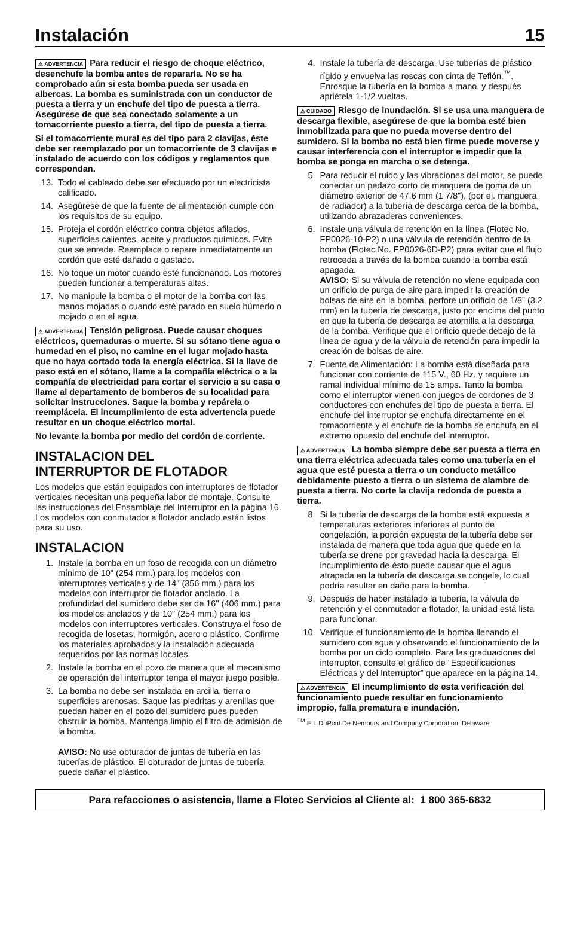Instalación 15
⚠ ADVERTENCIA Para reducir el riesgo de choque eléctrico, desenchufe la bomba antes de repararla. No se ha comprobado aún si esta bomba pueda ser usada en albercas. La bomba es suministrada con un conductor de puesta a tierra y un enchufe del tipo de puesta a tierra. Asegúrese de que sea conectado solamente a un tomacorriente puesto a tierra, del tipo de puesta a tierra.
Si el tomacorriente mural es del tipo para 2 clavijas, éste debe ser reemplazado por un tomacorriente de 3 clavijas e instalado de acuerdo con los códigos y reglamentos que correspondan.
13. Todo el cableado debe ser efectuado por un electricista calificado.
14. Asegúrese de que la fuente de alimentación cumple con los requisitos de su equipo.
15. Proteja el cordón eléctrico contra objetos afilados, superficies calientes, aceite y productos químicos. Evite que se enrede. Reemplace o repare inmediatamente un cordón que esté dañado o gastado.
16. No toque un motor cuando esté funcionando. Los motores pueden funcionar a temperaturas altas.
17. No manipule la bomba o el motor de la bomba con las manos mojadas o cuando esté parado en suelo húmedo o mojado o en el agua.
⚠ ADVERTENCIA Tensión peligrosa. Puede causar choques eléctricos, quemaduras o muerte. Si su sótano tiene agua o humedad en el piso, no camine en el lugar mojado hasta que no haya cortado toda la energía eléctrica. Si la llave de paso está en el sótano, llame a la compañía eléctrica o a la compañía de electricidad para cortar el servicio a su casa o llame al departamento de bomberos de su localidad para solicitar instrucciones. Saque la bomba y repárela o reemplácela. El incumplimiento de esta advertencia puede resultar en un choque eléctrico mortal.
No levante la bomba por medio del cordón de corriente.
INSTALACION DEL
INTERRUPTOR DE FLOTADOR
Los modelos que están equipados con interruptores de flotador verticales necesitan una pequeña labor de montaje. Consulte las instrucciones del Ensamblaje del Interruptor en la página 16. Los modelos con conmutador a flotador anclado están listos para su uso.
INSTALACION
1. Instale la bomba en un foso de recogida con un diámetro mínimo de 10" (254 mm.) para los modelos con interruptores verticales y de 14" (356 mm.) para los modelos con interruptor de flotador anclado. La profundidad del sumidero debe ser de 16" (406 mm.) para los modelos anclados y de 10" (254 mm.) para los modelos con interruptores verticales. Construya el foso de recogida de losetas, hormigón, acero o plástico. Confirme los materiales aprobados y la instalación adecuada requeridos por las normas locales.
2. Instale la bomba en el pozo de manera que el mecanismo de operación del interruptor tenga el mayor juego posible.
3. La bomba no debe ser instalada en arcilla, tierra o superficies arenosas. Saque las piedritas y arenillas que puedan haber en el pozo del sumidero pues pueden obstruir la bomba. Mantenga limpio el filtro de admisión de la bomba.
AVISO: No use obturador de juntas de tubería en las tuberías de plástico. El obturador de juntas de tubería puede dañar el plástico.
4. Instale la tubería de descarga. Use tuberías de plástico rígido y envuelva las roscas con cinta de Teflón.<sup>™</sup>. Enrosque la tubería en la bomba a mano, y después apriétela 1-1/2 vueltas.
⚠ CUIDADO Riesgo de inundación. Si se usa una manguera de descarga flexible, asegúrese de que la bomba esté bien inmobilizada para que no pueda moverse dentro del sumidero. Si la bomba no está bien firme puede moverse y causar interferencia con el interruptor e impedir que la bomba se ponga en marcha o se detenga.
5. Para reducir el ruido y las vibraciones del motor, se puede conectar un pedazo corto de manguera de goma de un diámetro exterior de 47,6 mm (1 7/8"), (por ej. manguera de radiador) a la tubería de descarga cerca de la bomba, utilizando abrazaderas convenientes.
6. Instale una válvula de retención en la línea (Flotec No. FP0026-10-P2) o una válvula de retención dentro de la bomba (Flotec No. FP0026-6D-P2) para evitar que el flujo retroceda a través de la bomba cuando la bomba está apagada.
AVISO: Si su válvula de retención no viene equipada con un orificio de purga de aire para impedir la creación de bolsas de aire en la bomba, perfore un orificio de 1/8” (3.2 mm) en la tubería de descarga, justo por encima del punto en que la tubería de descarga se atornilla a la descarga de la bomba. Verifique que el orificio quede debajo de la línea de agua y de la válvula de retención para impedir la creación de bolsas de aire.
7. Fuente de Alimentación: La bomba está diseñada para funcionar con corriente de 115 V., 60 Hz. y requiere un ramal individual mínimo de 15 amps. Tanto la bomba como el interruptor vienen con juegos de cordones de 3 conductores con enchufes del tipo de puesta a tierra. El enchufe del interruptor se enchufa directamente en el tomacorriente y el enchufe de la bomba se enchufa en el extremo opuesto del enchufe del interruptor.
⚠ ADVERTENCIA La bomba siempre debe ser puesta a tierra en una tierra eléctrica adecuada tales como una tubería en el agua que esté puesta a tierra o un conducto metálico debidamente puesto a tierra o un sistema de alambre de puesta a tierra. No corte la clavija redonda de puesta a tierra.
8. Si la tubería de descarga de la bomba está expuesta a temperaturas exteriores inferiores al punto de congelación, la porción expuesta de la tubería debe ser instalada de manera que toda agua que quede en la tubería se drene por gravedad hacia la descarga. El incumplimiento de ésto puede causar que el agua atrapada en la tubería de descarga se congele, lo cual podría resultar en daño para la bomba.
9. Después de haber instalado la tubería, la válvula de retención y el conmutador a flotador, la unidad está lista para funcionar.
10. Verifique el funcionamiento de la bomba llenando el sumidero con agua y observando el funcionamiento de la bomba por un ciclo completo. Para las graduaciones del interruptor, consulte el gráfico de “Especificaciones Eléctricas y del Interruptor” que aparece en la página 14.
⚠ ADVERTENCIA El incumplimiento de esta verificación del funcionamiento puede resultar en funcionamiento impropio, falla prematura e inundación.
<sup>TM</sup> E.I. DuPont De Nemours and Company Corporation, Delaware.
Para refacciones o asistencia, llame a Flotec Servicios al Cliente al: 1 800 365-6832